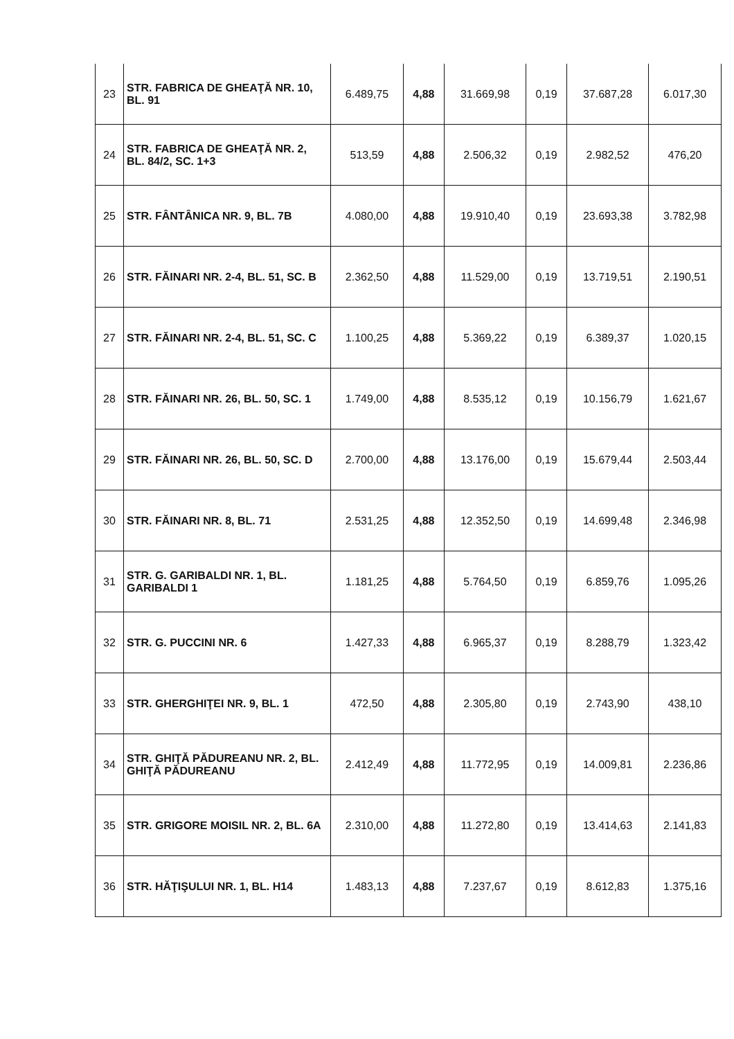| 23 | STR. FABRICA DE GHEAŢĂ NR. 10, BL. 91 | 6.489,75 | 4,88 | 31.669,98 | 0,19 | 37.687,28 | 6.017,30 |
| 24 | STR. FABRICA DE GHEAŢĂ NR. 2, BL. 84/2, SC. 1+3 | 513,59 | 4,88 | 2.506,32 | 0,19 | 2.982,52 | 476,20 |
| 25 | STR. FÂNTÂNICA NR. 9, BL. 7B | 4.080,00 | 4,88 | 19.910,40 | 0,19 | 23.693,38 | 3.782,98 |
| 26 | STR. FĂINARI NR. 2-4, BL. 51, SC. B | 2.362,50 | 4,88 | 11.529,00 | 0,19 | 13.719,51 | 2.190,51 |
| 27 | STR. FĂINARI NR. 2-4, BL. 51, SC. C | 1.100,25 | 4,88 | 5.369,22 | 0,19 | 6.389,37 | 1.020,15 |
| 28 | STR. FĂINARI NR. 26, BL. 50, SC. 1 | 1.749,00 | 4,88 | 8.535,12 | 0,19 | 10.156,79 | 1.621,67 |
| 29 | STR. FĂINARI NR. 26, BL. 50, SC. D | 2.700,00 | 4,88 | 13.176,00 | 0,19 | 15.679,44 | 2.503,44 |
| 30 | STR. FĂINARI NR. 8, BL. 71 | 2.531,25 | 4,88 | 12.352,50 | 0,19 | 14.699,48 | 2.346,98 |
| 31 | STR. G. GARIBALDI NR. 1, BL. GARIBALDI 1 | 1.181,25 | 4,88 | 5.764,50 | 0,19 | 6.859,76 | 1.095,26 |
| 32 | STR. G. PUCCINI NR. 6 | 1.427,33 | 4,88 | 6.965,37 | 0,19 | 8.288,79 | 1.323,42 |
| 33 | STR. GHERGHIŢEI NR. 9, BL. 1 | 472,50 | 4,88 | 2.305,80 | 0,19 | 2.743,90 | 438,10 |
| 34 | STR. GHIŢĂ PĂDUREANU NR. 2, BL. GHIŢĂ PĂDUREANU | 2.412,49 | 4,88 | 11.772,95 | 0,19 | 14.009,81 | 2.236,86 |
| 35 | STR. GRIGORE MOISIL NR. 2, BL. 6A | 2.310,00 | 4,88 | 11.272,80 | 0,19 | 13.414,63 | 2.141,83 |
| 36 | STR. HĂŢIŞULUI NR. 1, BL. H14 | 1.483,13 | 4,88 | 7.237,67 | 0,19 | 8.612,83 | 1.375,16 |